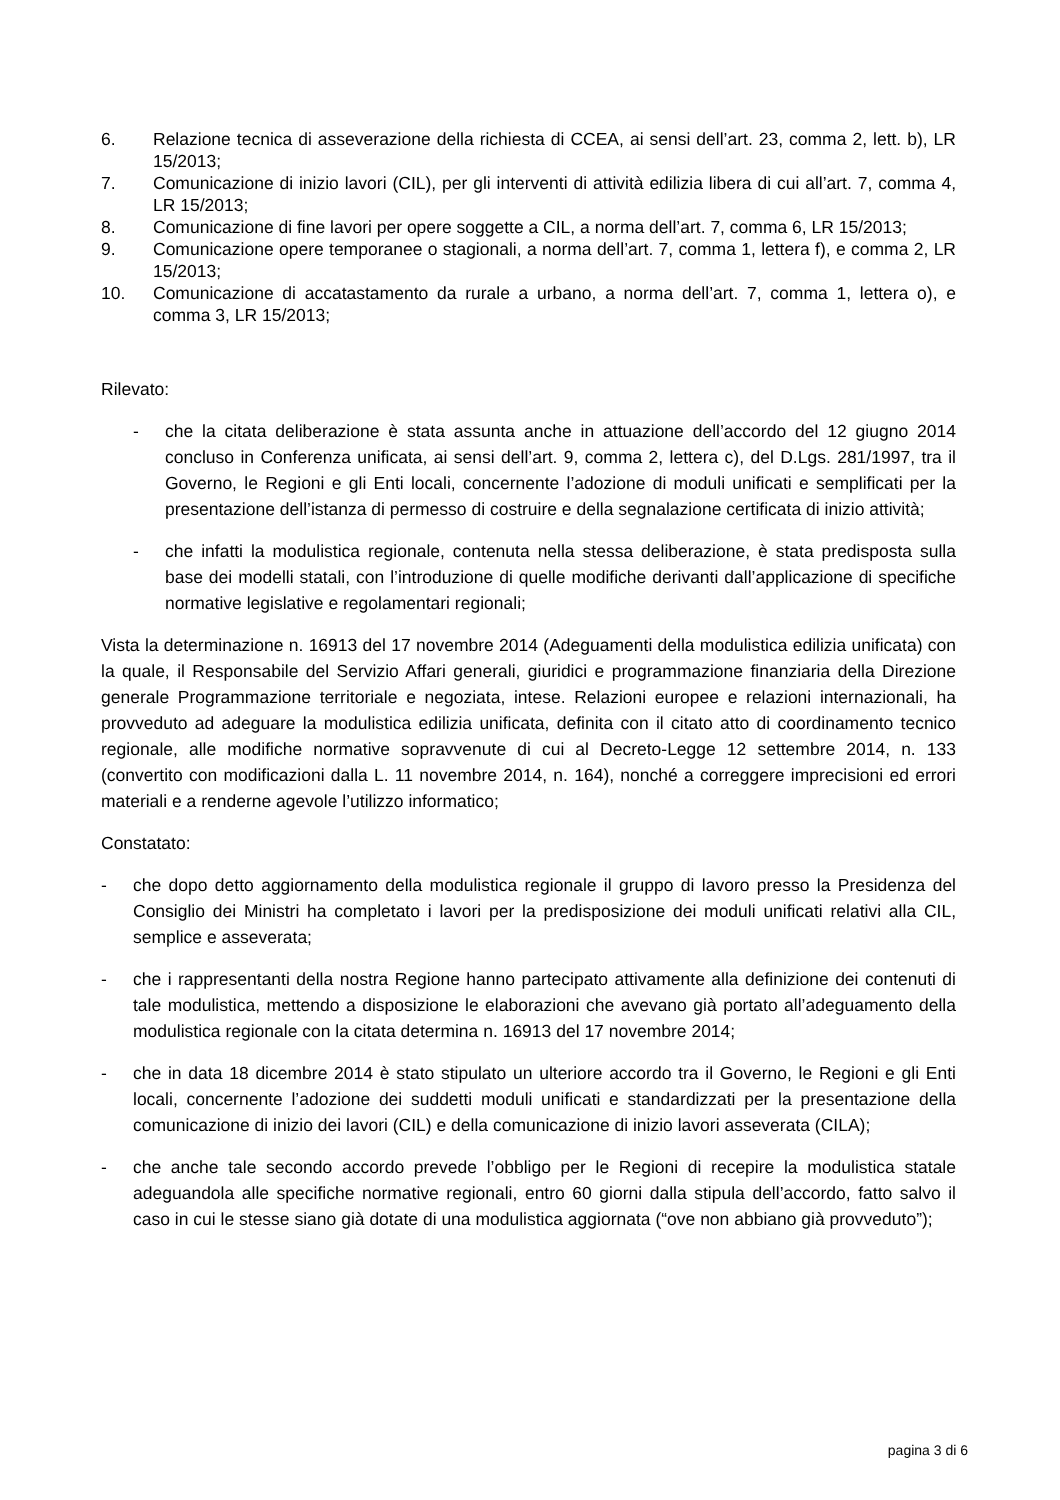6. Relazione tecnica di asseverazione della richiesta di CCEA, ai sensi dell’art. 23, comma 2, lett. b), LR 15/2013;
7. Comunicazione di inizio lavori (CIL), per gli interventi di attività edilizia libera di cui all’art. 7, comma 4, LR 15/2013;
8. Comunicazione di fine lavori per opere soggette a CIL, a norma dell’art. 7, comma 6, LR 15/2013;
9. Comunicazione opere temporanee o stagionali, a norma dell’art. 7, comma 1, lettera f), e comma 2, LR 15/2013;
10. Comunicazione di accatastamento da rurale a urbano, a norma dell’art. 7, comma 1, lettera o), e comma 3, LR 15/2013;
Rilevato:
- che la citata deliberazione è stata assunta anche in attuazione dell’accordo del 12 giugno 2014 concluso in Conferenza unificata, ai sensi dell’art. 9, comma 2, lettera c), del D.Lgs. 281/1997, tra il Governo, le Regioni e gli Enti locali, concernente l’adozione di moduli unificati e semplificati per la presentazione dell’istanza di permesso di costruire e della segnalazione certificata di inizio attività;
- che infatti la modulistica regionale, contenuta nella stessa deliberazione, è stata predisposta sulla base dei modelli statali, con l’introduzione di quelle modifiche derivanti dall’applicazione di specifiche normative legislative e regolamentari regionali;
Vista la determinazione n. 16913 del 17 novembre 2014 (Adeguamenti della modulistica edilizia unificata) con la quale, il Responsabile del Servizio Affari generali, giuridici e programmazione finanziaria della Direzione generale Programmazione territoriale e negoziata, intese. Relazioni europee e relazioni internazionali, ha provveduto ad adeguare la modulistica edilizia unificata, definita con il citato atto di coordinamento tecnico regionale, alle modifiche normative sopravvenute di cui al Decreto-Legge 12 settembre 2014, n. 133 (convertito con modificazioni dalla L. 11 novembre 2014, n. 164), nonché a correggere imprecisioni ed errori materiali e a renderne agevole l’utilizzo informatico;
Constatato:
- che dopo detto aggiornamento della modulistica regionale il gruppo di lavoro presso la Presidenza del Consiglio dei Ministri ha completato i lavori per la predisposizione dei moduli unificati relativi alla CIL, semplice e asseverata;
- che i rappresentanti della nostra Regione hanno partecipato attivamente alla definizione dei contenuti di tale modulistica, mettendo a disposizione le elaborazioni che avevano già portato all’adeguamento della modulistica regionale con la citata determina n. 16913 del 17 novembre 2014;
- che in data 18 dicembre 2014 è stato stipulato un ulteriore accordo tra il Governo, le Regioni e gli Enti locali, concernente l’adozione dei suddetti moduli unificati e standardizzati per la presentazione della comunicazione di inizio dei lavori (CIL) e della comunicazione di inizio lavori asseverata (CILA);
- che anche tale secondo accordo prevede l’obbligo per le Regioni di recepire la modulistica statale adeguandola alle specifiche normative regionali, entro 60 giorni dalla stipula dell’accordo, fatto salvo il caso in cui le stesse siano già dotate di una modulistica aggiornata (“ove non abbiano già provveduto”);
pagina 3 di 6